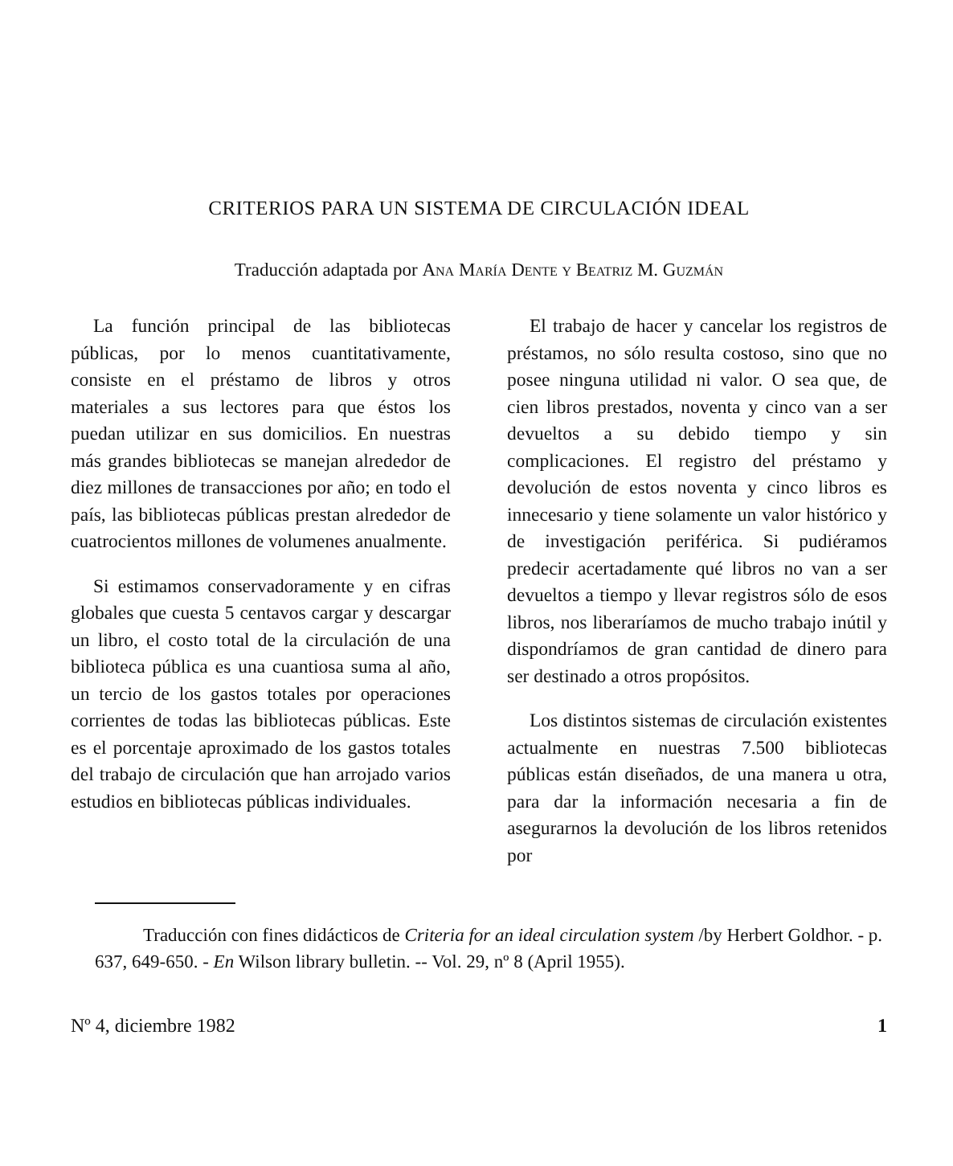CRITERIOS PARA UN SISTEMA DE CIRCULACIÓN IDEAL
Traducción adaptada por Ana María Dente y Beatriz M. Guzmán
La función principal de las bibliotecas públicas, por lo menos cuantitativamente, consiste en el préstamo de libros y otros materiales a sus lectores para que éstos los puedan utilizar en sus domicilios. En nuestras más grandes bibliotecas se manejan alrededor de diez millones de transacciones por año; en todo el país, las bibliotecas públicas prestan alrededor de cuatrocientos millones de volumenes anualmente.
Si estimamos conservadoramente y en cifras globales que cuesta 5 centavos cargar y descargar un libro, el costo total de la circulación de una biblioteca pública es una cuantiosa suma al año, un tercio de los gastos totales por operaciones corrientes de todas las bibliotecas públicas. Este es el porcentaje aproximado de los gastos totales del trabajo de circulación que han arrojado varios estudios en bibliotecas públicas individuales.
El trabajo de hacer y cancelar los registros de préstamos, no sólo resulta costoso, sino que no posee ninguna utilidad ni valor. O sea que, de cien libros prestados, noventa y cinco van a ser devueltos a su debido tiempo y sin complicaciones. El registro del préstamo y devolución de estos noventa y cinco libros es innecesario y tiene solamente un valor histórico y de investigación periférica. Si pudiéramos predecir acertadamente qué libros no van a ser devueltos a tiempo y llevar registros sólo de esos libros, nos liberaríamos de mucho trabajo inútil y dispondríamos de gran cantidad de dinero para ser destinado a otros propósitos.
Los distintos sistemas de circulación existentes actualmente en nuestras 7.500 bibliotecas públicas están diseñados, de una manera u otra, para dar la información necesaria a fin de asegurarnos la devolución de los libros retenidos por
Traducción con fines didácticos de Criteria for an ideal circulation system /by Herbert Goldhor. - p. 637, 649-650. - En Wilson library bulletin. -- Vol. 29, nº 8 (April 1955).
Nº 4, diciembre 1982 1